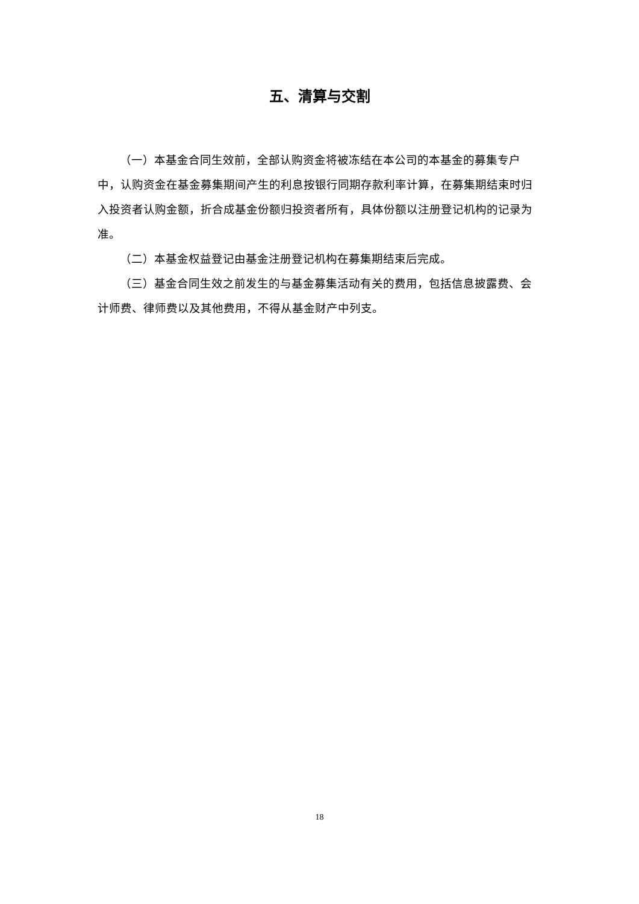五、清算与交割
（一）本基金合同生效前，全部认购资金将被冻结在本公司的本基金的募集专户中，认购资金在基金募集期间产生的利息按银行同期存款利率计算，在募集期结束时归入投资者认购金额，折合成基金份额归投资者所有，具体份额以注册登记机构的记录为准。
（二）本基金权益登记由基金注册登记机构在募集期结束后完成。
（三）基金合同生效之前发生的与基金募集活动有关的费用，包括信息披露费、会计师费、律师费以及其他费用，不得从基金财产中列支。
18